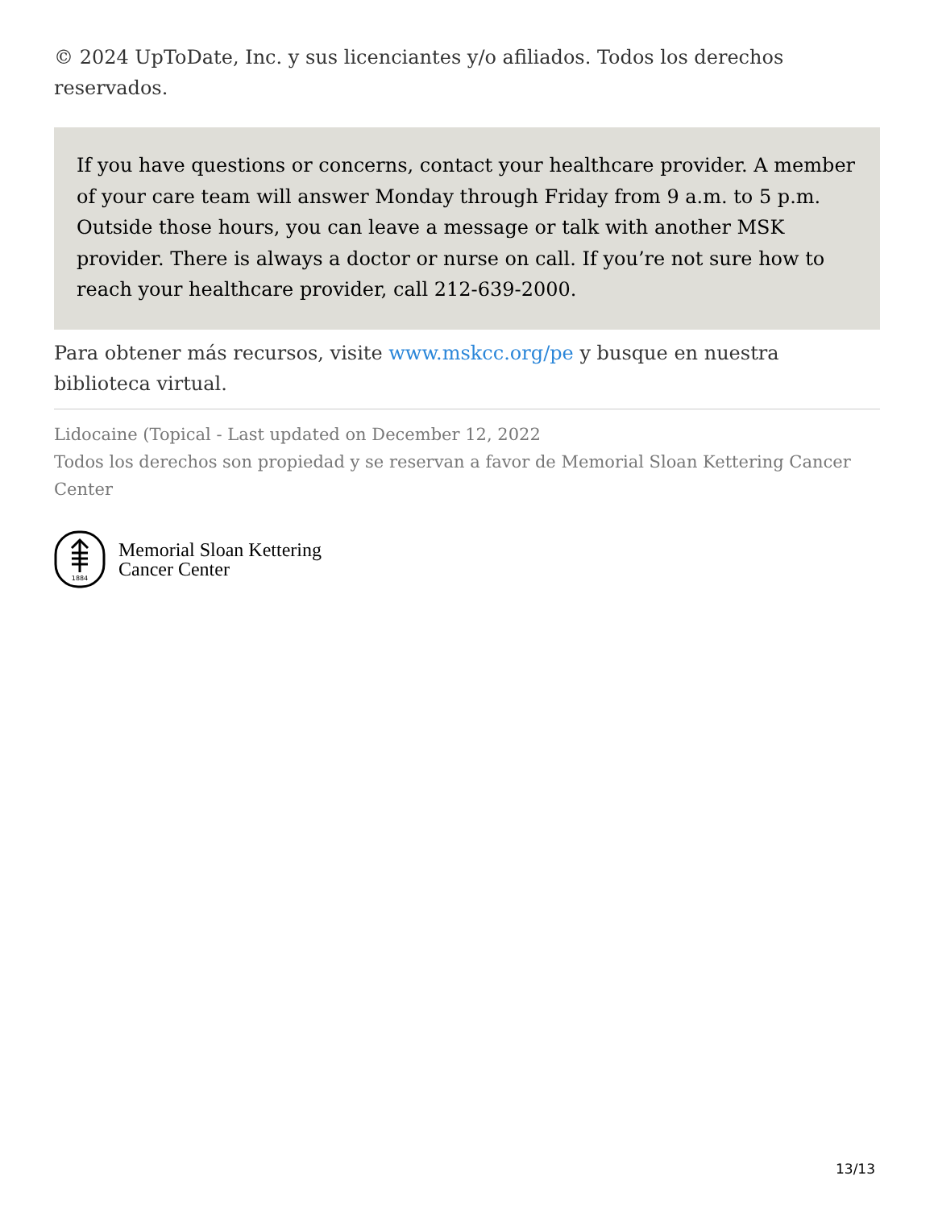© 2024 UpToDate, Inc. y sus licenciantes y/o afiliados. Todos los derechos reservados.
If you have questions or concerns, contact your healthcare provider. A member of your care team will answer Monday through Friday from 9 a.m. to 5 p.m. Outside those hours, you can leave a message or talk with another MSK provider. There is always a doctor or nurse on call. If you’re not sure how to reach your healthcare provider, call 212-639-2000.
Para obtener más recursos, visite www.mskcc.org/pe y busque en nuestra biblioteca virtual.
Lidocaine (Topical - Last updated on December 12, 2022
Todos los derechos son propiedad y se reservan a favor de Memorial Sloan Kettering Cancer Center
1884
Memorial Sloan Kettering
Cancer Center
13/13